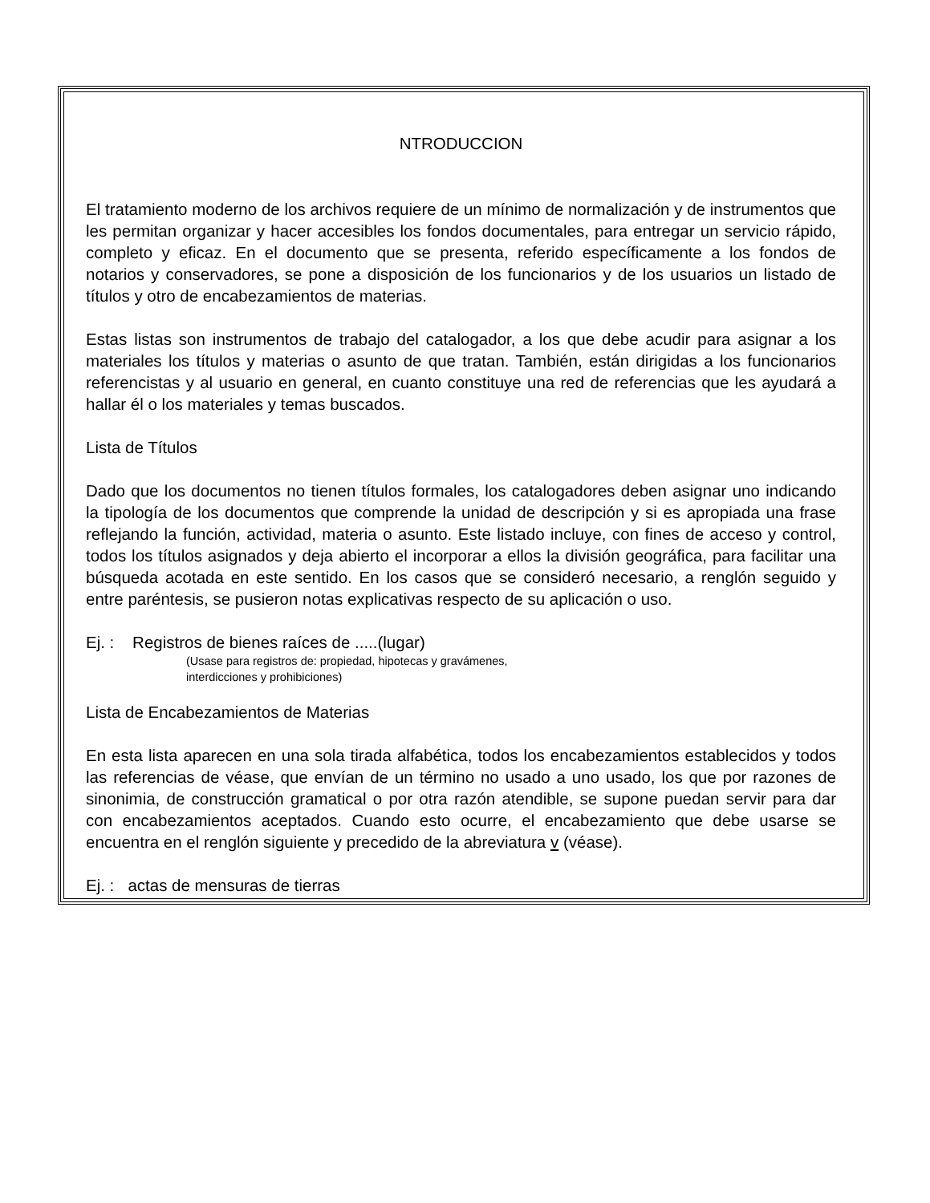NTRODUCCION
El tratamiento moderno de los archivos requiere de un mínimo de normalización y de instrumentos que les permitan organizar y hacer accesibles los fondos documentales, para entregar un servicio rápido, completo y eficaz. En el documento que se presenta, referido específicamente a los fondos de notarios y conservadores, se pone a disposición de los funcionarios y de los usuarios un listado de títulos y otro de encabezamientos de materias.
Estas listas son instrumentos de trabajo del catalogador, a los que debe acudir para asignar a los materiales los títulos y materias o asunto de que tratan. También, están dirigidas a los funcionarios referencistas y al usuario en general, en cuanto constituye una red de referencias que les ayudará a hallar él o los materiales y temas buscados.
Lista de Títulos
Dado que los documentos no tienen títulos formales, los catalogadores deben asignar uno indicando la tipología de los documentos que comprende la unidad de descripción y si es apropiada una frase reflejando la función, actividad, materia o asunto. Este listado incluye, con fines de acceso y control, todos los títulos asignados y deja abierto el incorporar a ellos la división geográfica, para facilitar una búsqueda acotada en este sentido. En los casos que se consideró necesario, a renglón seguido y entre paréntesis, se pusieron notas explicativas respecto de su aplicación o uso.
Ej. : Registros de bienes raíces de .....(lugar)
(Usase para registros de: propiedad, hipotecas y gravámenes,
interdicciones y prohibiciones)
Lista de Encabezamientos de Materias
En esta lista aparecen en una sola tirada alfabética, todos los encabezamientos establecidos y todos las referencias de véase, que envían de un término no usado a uno usado, los que por razones de sinonimia, de construcción gramatical o por otra razón atendible, se supone puedan servir para dar con encabezamientos aceptados. Cuando esto ocurre, el encabezamiento que debe usarse se encuentra en el renglón siguiente y precedido de la abreviatura v (véase).
Ej. : actas de mensuras de tierras